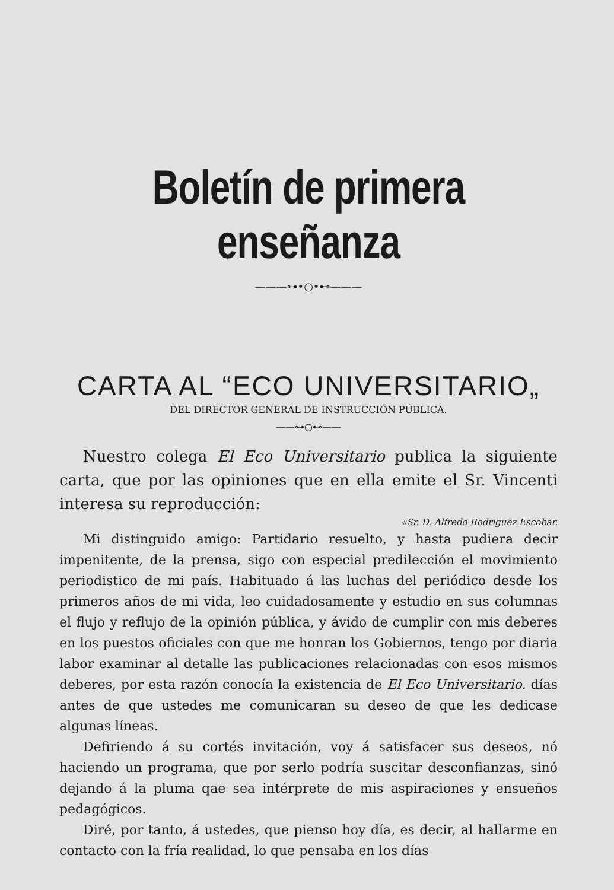Boletín de primera enseñanza
———⊶•○•⊷———
CARTA AL “ECO UNIVERSITARIO„
DEL DIRECTOR GENERAL DE INSTRUCCIÓN PÚBLICA.
——⊶○⊷——
Nuestro colega El Eco Universitario publica la siguiente carta, que por las opiniones que en ella emite el Sr. Vincenti interesa su reproducción:
«Sr. D. Alfredo Rodriguez Escobar.
Mi distinguido amigo: Partidario resuelto, y hasta pudiera decir impenitente, de la prensa, sigo con especial predilección el movimiento periodistico de mi país. Habituado á las luchas del periódico desde los primeros años de mi vida, leo cuidadosamente y estudio en sus columnas el flujo y reflujo de la opinión pública, y ávido de cumplir con mis deberes en los puestos oficiales con que me honran los Gobiernos, tengo por diaria labor examinar al detalle las publicaciones relacionadas con esos mismos deberes, por esta razón conocía la existencia de El Eco Universitario. días antes de que ustedes me comunicaran su deseo de que les dedicase algunas líneas.
Defiriendo á su cortés invitación, voy á satisfacer sus deseos, nó haciendo un programa, que por serlo podría suscitar desconfianzas, sinó dejando á la pluma qae sea intérprete de mis aspiraciones y ensueños pedagógicos.
Diré, por tanto, á ustedes, que pienso hoy día, es decir, al hallarme en contacto con la fría realidad, lo que pensaba en los días